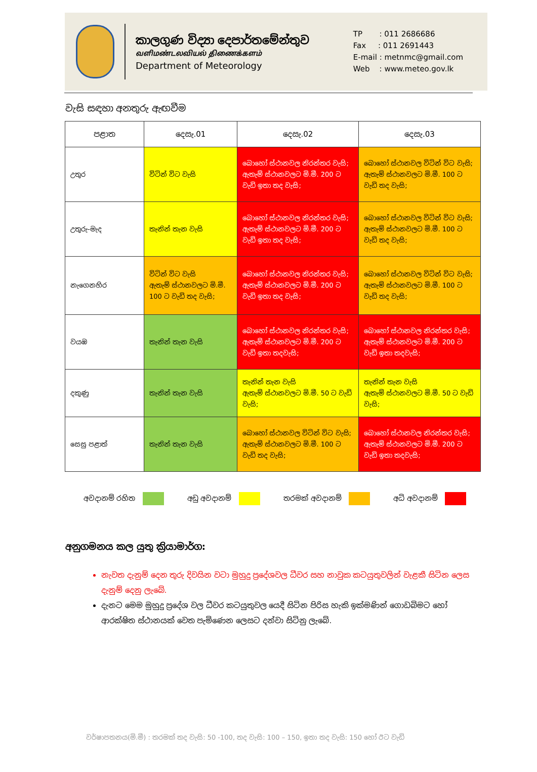කාලගුණ විද්‍යා දෙපාර්තමේන්තුව
வளிமண்டலவியல் திணைக்களம்
Department of Meteorology
TP : 011 2686686
Fax : 011 2691443
E-mail : metnmc@gmail.com
Web : www.meteo.gov.lk
වැසි සඳහා අනතුරු ඇඟවීම
| පළාත | දෙසැ.01 | දෙසැ.02 | දෙසැ.03 |
| --- | --- | --- | --- |
| උතුර | විටින් විට වැසි | බොහෝ ස්ථානවල නිරන්තර වැසි; ඇතැම් ස්ථානවලට මි.මී. 200 ට වැඩි ඉතා තද වැසි; | බොහෝ ස්ථානවල විටින් විට වැසි; ඇතැම් ස්ථානවලට මි.මී. 100 ට වැඩි තද වැසි; |
| උතුරු-මැද | තැනින් තැන වැසි | බොහෝ ස්ථානවල නිරන්තර වැසි; ඇතැම් ස්ථානවලට මි.මී. 200 ට වැඩි ඉතා තද වැසි; | බොහෝ ස්ථානවල විටින් විට වැසි; ඇතැම් ස්ථානවලට මි.මී. 100 ට වැඩි තද වැසි; |
| නැගෙනහිර | විටින් විට වැසි ඇතැම් ස්ථානවලට මි.මී. 100 ට වැඩි තද වැසි; | බොහෝ ස්ථානවල නිරන්තර වැසි; ඇතැම් ස්ථානවලට මි.මී. 200 ට වැඩි ඉතා තද වැසි; | බොහෝ ස්ථානවල විටින් විට වැසි; ඇතැම් ස්ථානවලට මි.මී. 100 ට වැඩි තද වැසි; |
| වයඹ | තැනින් තැන වැසි | බොහෝ ස්ථානවල නිරන්තර වැසි; ඇතැම් ස්ථානවලට මි.මී. 200 ට වැඩි ඉතා තදවැසි; | බොහෝ ස්ථානවල නිරන්තර වැසි; ඇතැම් ස්ථානවලට මි.මී. 200 ට වැඩි ඉතා තදවැසි; |
| දකුණු | තැනින් තැන වැසි | තැනින් තැන වැසි ඇතැම් ස්ථානවලට මි.මී. 50 ට වැඩි වැසි; | තැනින් තැන වැසි ඇතැම් ස්ථානවලට මි.මී. 50 ට වැඩි වැසි; |
| සෙසු පළාත් | තැනින් තැන වැසි | බොහෝ ස්ථානවල විටින් විට වැසි; ඇතැම් ස්ථානවලට මි.මී. 100 ට වැඩි තද වැසි; | බොහෝ ස්ථානවල නිරන්තර වැසි; ඇතැම් ස්ථානවලට මි.මී. 200 ට වැඩි ඉතා තදවැසි; |
අවදානම් රහිත අඩු අවදානම් තරමක් අවදානම් අධි අවදානම්
අනුගමනය කල යුතු ක්‍රියාමාර්ග:
නැවත දැනුම් දෙන තුරු දිවයින වටා මුහුදු ප්‍රදේශවල ධීවර සහ නාවුක කටයුතුවලින් වැළකී සිටින ලෙස දැනුම් දෙනු ලැබේ.
දැනට මෙම මුහුදු ප්‍රදේශ වල ධීවර කටයුතුවල යෙදී සිටින පිරිස හැකි ඉක්මණින් ගොඩබිමට හෝ ආරක්ෂිත ස්ථානයක් වෙත පැමිණෙන ලෙසට දන්වා සිටිනු ලැබේ.
වර්ෂාපතනය(මි.මී) : තරමක් තද වැසි: 50 -100, තද වැසි: 100 – 150, ඉතා තද වැසි: 150 හෝ ඊට වැඩි